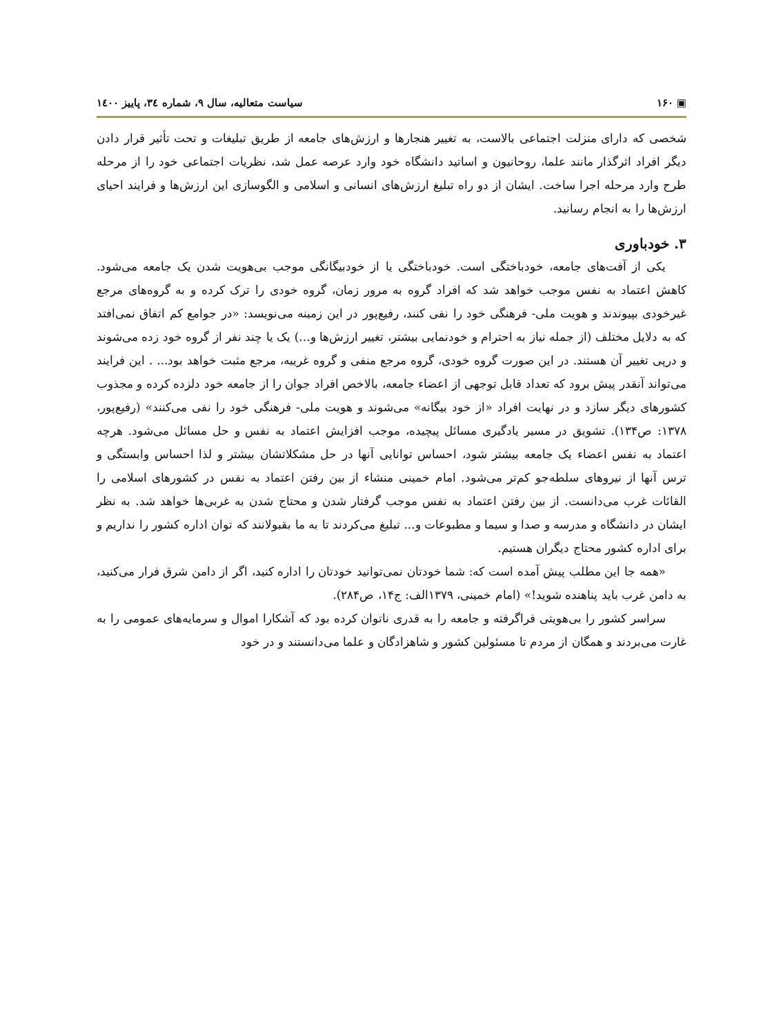▣ ۱۶۰ سیاست متعالیه، سال ۹، شماره ۳٤، پاییز ۱٤۰۰
شخصی که دارای منزلت اجتماعی بالاست، به تغییر هنجارها و ارزش‌های جامعه از طریق تبلیغات و تحت تأثیر قرار دادن دیگر افراد اثرگذار مانند علما، روحانیون و اساتید دانشگاه خود وارد عرصه عمل شد، نظریات اجتماعی خود را از مرحله طرح وارد مرحله اجرا ساخت. ایشان از دو راه تبلیغ ارزش‌های انسانی و اسلامی و الگوسازی این ارزش‌ها و فرایند احیای ارزش‌ها را به انجام رسانید.
۳. خودباوری
یکی از آفت‌های جامعه، خودباختگی است. خودباختگی یا از خودبیگانگی موجب بی‌هویت شدن یک جامعه می‌شود. کاهش اعتماد به نفس موجب خواهد شد که افراد گروه به مرور زمان، گروه خودی را ترک کرده و به گروه‌های مرجع غیرخودی بپیوندند و هویت ملی- فرهنگی خود را نفی کنند، رفیع‌پور در این زمینه می‌نویسد: «در جوامع کم اتفاق نمی‌افتد که به دلایل مختلف (از جمله نیاز به احترام و خودنمایی بیشتر، تغییر ارزش‌ها و...) یک یا چند نفر از گروه خود زده می‌شوند و درپی تغییر آن هستند. در این صورت گروه خودی، گروه مرجع منفی و گروه غریبه، مرجع مثبت خواهد بود... . این فرایند می‌تواند آنقدر پیش برود که تعداد قابل توجهی از اعضاء جامعه، بالاخص افراد جوان را از جامعه خود دلزده کرده و مجذوب کشورهای دیگر سازد و در نهایت افراد «از خود بیگانه» می‌شوند و هویت ملی- فرهنگی خود را نفی می‌کنند» (رفیع‌پور، ۱۳۷۸: ص۱۳۴). تشویق در مسیر یادگیری مسائل پیچیده، موجب افزایش اعتماد به نفس و حل مسائل می‌شود. هرچه اعتماد به نفس اعضاء یک جامعه بیشتر شود، احساس توانایی آنها در حل مشکلاتشان بیشتر و لذا احساس وابستگی و ترس آنها از نیروهای سلطه‌جو کم‌تر می‌شود. امام خمینی منشاء از بین رفتن اعتماد به نفس در کشورهای اسلامی را القائات غرب می‌دانست. از بین رفتن اعتماد به نفس موجب گرفتار شدن و محتاج شدن به غربی‌ها خواهد شد. به نظر ایشان در دانشگاه و مدرسه و صدا و سیما و مطبوعات و... تبلیغ می‌کردند تا به ما بقبولانند که توان اداره کشور را نداریم و برای اداره کشور محتاج دیگران هستیم.
«همه جا این مطلب پیش آمده است که: شما خودتان نمی‌توانید خودتان را اداره کنید، اگر از دامن شرق فرار می‌کنید، به دامن غرب باید پناهنده شوید!» (امام خمینی، ۱۳۷۹الف: ج۱۴، ص۲۸۴).
سراسر کشور را بی‌هویتی فراگرفته و جامعه را به قدری ناتوان کرده بود که آشکارا اموال و سرمایه‌های عمومی را به غارت می‌بردند و همگان از مردم تا مسئولین کشور و شاهزادگان و علما می‌دانستند و در خود